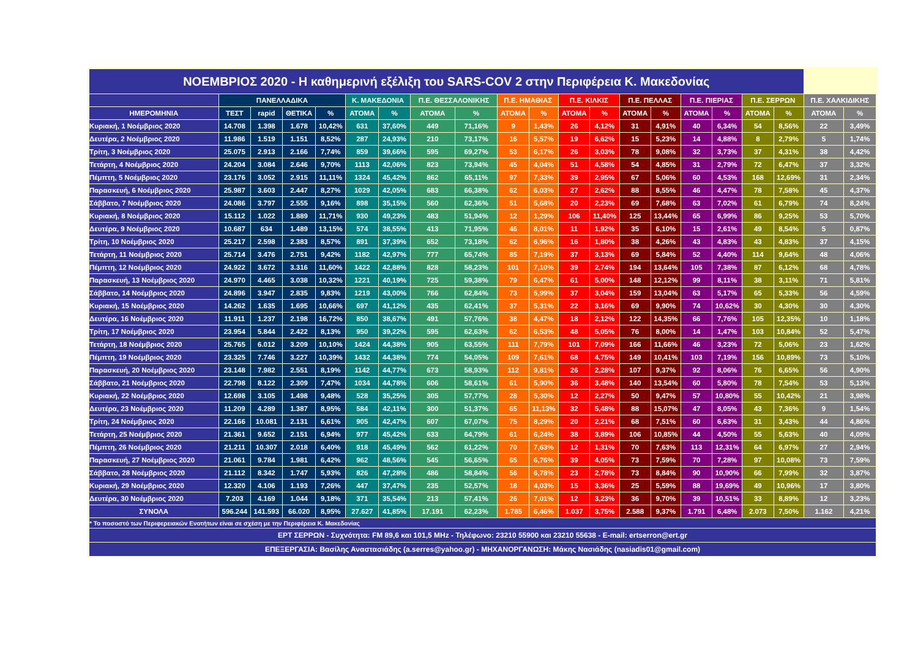| ΝΟΕΜΒΡΙΟΣ 2020 - Η καθημερινή εξέλιξη του SARS-COV 2 στην Περιφέρεια Κ. Μακεδονίας | | | | | | | | | | | | | | | | | | | | |
| | ΠΑΝΕΛΛΑΔΙΚΑ | | | | Κ. ΜΑΚΕΔΟΝΙΑ | | Π.Ε. ΘΕΣΣΑΛΟΝΙΚΗΣ | | Π.Ε. ΗΜΑΘΙΑΣ | | Π.Ε. ΚΙΛΚΙΣ | | Π.Ε. ΠΕΛΛΑΣ | | Π.Ε. ΠΙΕΡΙΑΣ | | Π.Ε. ΣΕΡΡΩΝ | | Π.Ε. ΧΑΛΚΙΔΙΚΗΣ | |
| ΗΜΕΡΟΜΗΝΙΑ | ΤΕΣΤ | rapid | ΘΕΤΙΚΑ | % | ΑΤΟΜΑ | % | ΑΤΟΜΑ | % | ΑΤΟΜΑ | % | ΑΤΟΜΑ | % | ΑΤΟΜΑ | % | ΑΤΟΜΑ | % | ΑΤΟΜΑ | % | ΑΤΟΜΑ | % |
| Κυριακή, 1 Νοέμβριος 2020 | 14.708 | 1.398 | 1.678 | 10,42% | 631 | 37,60% | 449 | 71,16% | 9 | 1,43% | 26 | 4,12% | 31 | 4,91% | 40 | 6,34% | 54 | 8,56% | 22 | 3,49% |
| Δευτέρα, 2 Νοέμβριος 2020 | 11.986 | 1.519 | 1.151 | 8,52% | 287 | 24,93% | 210 | 73,17% | 16 | 5,57% | 19 | 6,62% | 15 | 5,23% | 14 | 4,88% | 8 | 2,79% | 5 | 1,74% |
| Τρίτη, 3 Νοέμβριος 2020 | 25.075 | 2.913 | 2.166 | 7,74% | 859 | 39,66% | 595 | 69,27% | 53 | 6,17% | 26 | 3,03% | 78 | 9,08% | 32 | 3,73% | 37 | 4,31% | 38 | 4,42% |
| Τετάρτη, 4 Νοέμβριος 2020 | 24.204 | 3.084 | 2.646 | 9,70% | 1113 | 42,06% | 823 | 73,94% | 45 | 4,04% | 51 | 4,58% | 54 | 4,85% | 31 | 2,79% | 72 | 6,47% | 37 | 3,32% |
| Πέμπτη, 5 Νοέμβριος 2020 | 23.176 | 3.052 | 2.915 | 11,11% | 1324 | 45,42% | 862 | 65,11% | 97 | 7,33% | 39 | 2,95% | 67 | 5,06% | 60 | 4,53% | 168 | 12,69% | 31 | 2,34% |
| Παρασκευή, 6 Νοέμβριος 2020 | 25.987 | 3.603 | 2.447 | 8,27% | 1029 | 42,05% | 683 | 66,38% | 62 | 6,03% | 27 | 2,62% | 88 | 8,55% | 46 | 4,47% | 78 | 7,58% | 45 | 4,37% |
| Σάββατο, 7 Νοέμβριος 2020 | 24.086 | 3.797 | 2.555 | 9,16% | 898 | 35,15% | 560 | 62,36% | 51 | 5,68% | 20 | 2,23% | 69 | 7,68% | 63 | 7,02% | 61 | 6,79% | 74 | 8,24% |
| Κυριακή, 8 Νοέμβριος 2020 | 15.112 | 1.022 | 1.889 | 11,71% | 930 | 49,23% | 483 | 51,94% | 12 | 1,29% | 106 | 11,40% | 125 | 13,44% | 65 | 6,99% | 86 | 9,25% | 53 | 5,70% |
| Δευτέρα, 9 Νοέμβριος 2020 | 10.687 | 634 | 1.489 | 13,15% | 574 | 38,55% | 413 | 71,95% | 46 | 8,01% | 11 | 1,92% | 35 | 6,10% | 15 | 2,61% | 49 | 8,54% | 5 | 0,87% |
| Τρίτη, 10 Νοέμβριος 2020 | 25.217 | 2.598 | 2.383 | 8,57% | 891 | 37,39% | 652 | 73,18% | 62 | 6,96% | 16 | 1,80% | 38 | 4,26% | 43 | 4,83% | 43 | 4,83% | 37 | 4,15% |
| Τετάρτη, 11 Νοέμβριος 2020 | 25.714 | 3.476 | 2.751 | 9,42% | 1182 | 42,97% | 777 | 65,74% | 85 | 7,19% | 37 | 3,13% | 69 | 5,84% | 52 | 4,40% | 114 | 9,64% | 48 | 4,06% |
| Πέμπτη, 12 Νοέμβριος 2020 | 24.922 | 3.672 | 3.316 | 11,60% | 1422 | 42,88% | 828 | 58,23% | 101 | 7,10% | 39 | 2,74% | 194 | 13,64% | 105 | 7,38% | 87 | 6,12% | 68 | 4,78% |
| Παρασκευή, 13 Νοέμβριος 2020 | 24.970 | 4.465 | 3.038 | 10,32% | 1221 | 40,19% | 725 | 59,38% | 79 | 6,47% | 61 | 5,00% | 148 | 12,12% | 99 | 8,11% | 38 | 3,11% | 71 | 5,81% |
| Σάββατο, 14 Νοέμβριος 2020 | 24.896 | 3.947 | 2.835 | 9,83% | 1219 | 43,00% | 766 | 62,84% | 73 | 5,99% | 37 | 3,04% | 159 | 13,04% | 63 | 5,17% | 65 | 5,33% | 56 | 4,59% |
| Κυριακή, 15 Νοέμβριος 2020 | 14.262 | 1.635 | 1.695 | 10,66% | 697 | 41,12% | 435 | 62,41% | 37 | 5,31% | 22 | 3,16% | 69 | 9,90% | 74 | 10,62% | 30 | 4,30% | 30 | 4,30% |
| Δευτέρα, 16 Νοέμβριος 2020 | 11.911 | 1.237 | 2.198 | 16,72% | 850 | 38,67% | 491 | 57,76% | 38 | 4,47% | 18 | 2,12% | 122 | 14,35% | 66 | 7,76% | 105 | 12,35% | 10 | 1,18% |
| Τρίτη, 17 Νοέμβριος 2020 | 23.954 | 5.844 | 2.422 | 8,13% | 950 | 39,22% | 595 | 62,63% | 62 | 6,53% | 48 | 5,05% | 76 | 8,00% | 14 | 1,47% | 103 | 10,84% | 52 | 5,47% |
| Τετάρτη, 18 Νοέμβριος 2020 | 25.765 | 6.012 | 3.209 | 10,10% | 1424 | 44,38% | 905 | 63,55% | 111 | 7,79% | 101 | 7,09% | 166 | 11,66% | 46 | 3,23% | 72 | 5,06% | 23 | 1,62% |
| Πέμπτη, 19 Νοέμβριος 2020 | 23.325 | 7.746 | 3.227 | 10,39% | 1432 | 44,38% | 774 | 54,05% | 109 | 7,61% | 68 | 4,75% | 149 | 10,41% | 103 | 7,19% | 156 | 10,89% | 73 | 5,10% |
| Παρασκευή, 20 Νοέμβριος 2020 | 23.148 | 7.982 | 2.551 | 8,19% | 1142 | 44,77% | 673 | 58,93% | 112 | 9,81% | 26 | 2,28% | 107 | 9,37% | 92 | 8,06% | 76 | 6,65% | 56 | 4,90% |
| Σάββατο, 21 Νοέμβριος 2020 | 22.798 | 8.122 | 2.309 | 7,47% | 1034 | 44,78% | 606 | 58,61% | 61 | 5,90% | 36 | 3,48% | 140 | 13,54% | 60 | 5,80% | 78 | 7,54% | 53 | 5,13% |
| Κυριακή, 22 Νοέμβριος 2020 | 12.698 | 3.105 | 1.498 | 9,48% | 528 | 35,25% | 305 | 57,77% | 28 | 5,30% | 12 | 2,27% | 50 | 9,47% | 57 | 10,80% | 55 | 10,42% | 21 | 3,98% |
| Δευτέρα, 23 Νοέμβριος 2020 | 11.209 | 4.289 | 1.387 | 8,95% | 584 | 42,11% | 300 | 51,37% | 65 | 11,13% | 32 | 5,48% | 88 | 15,07% | 47 | 8,05% | 43 | 7,36% | 9 | 1,54% |
| Τρίτη, 24 Νοέμβριος 2020 | 22.166 | 10.081 | 2.131 | 6,61% | 905 | 42,47% | 607 | 67,07% | 75 | 8,29% | 20 | 2,21% | 68 | 7,51% | 60 | 6,63% | 31 | 3,43% | 44 | 4,86% |
| Τετάρτη, 25 Νοέμβριος 2020 | 21.361 | 9.652 | 2.151 | 6,94% | 977 | 45,42% | 633 | 64,79% | 61 | 6,24% | 38 | 3,89% | 106 | 10,85% | 44 | 4,50% | 55 | 5,63% | 40 | 4,09% |
| Πέμπτη, 26 Νοέμβριος 2020 | 21.211 | 10.307 | 2.018 | 6,40% | 918 | 45,49% | 562 | 61,22% | 70 | 7,63% | 12 | 1,31% | 70 | 7,63% | 113 | 12,31% | 64 | 6,97% | 27 | 2,94% |
| Παρασκευή, 27 Νοέμβριος 2020 | 21.061 | 9.784 | 1.981 | 6,42% | 962 | 48,56% | 545 | 56,65% | 65 | 6,76% | 39 | 4,05% | 73 | 7,59% | 70 | 7,28% | 97 | 10,08% | 73 | 7,59% |
| Σάββατο, 28 Νοέμβριος 2020 | 21.112 | 8.342 | 1.747 | 5,93% | 826 | 47,28% | 486 | 58,84% | 56 | 6,78% | 23 | 2,78% | 73 | 8,84% | 90 | 10,90% | 66 | 7,99% | 32 | 3,87% |
| Κυριακή, 29 Νοέμβριος 2020 | 12.320 | 4.106 | 1.193 | 7,26% | 447 | 37,47% | 235 | 52,57% | 18 | 4,03% | 15 | 3,36% | 25 | 5,59% | 88 | 19,69% | 49 | 10,96% | 17 | 3,80% |
| Δευτέρα, 30 Νοέμβριος 2020 | 7.203 | 4.169 | 1.044 | 9,18% | 371 | 35,54% | 213 | 57,41% | 26 | 7,01% | 12 | 3,23% | 36 | 9,70% | 39 | 10,51% | 33 | 8,89% | 12 | 3,23% |
| ΣΥΝΟΛΑ | 596.244 | 141.593 | 66.020 | 8,95% | 27.627 | 41,85% | 17.191 | 62,23% | 1.785 | 6,46% | 1.037 | 3,75% | 2.588 | 9,37% | 1.791 | 6,48% | 2.073 | 7,50% | 1.162 | 4,21% |
| * Το ποσοστό των Περιφερειακών Ενοτήτων είναι σε σχέση με την Περιφέρεια Κ. Μακεδονίας | | | | | | | | | | | | | | | | | | | | |
| ΕΡΤ ΣΕΡΡΩΝ - Συχνότητα: FM 89,6 και 101,5 MHz - Τηλέφωνο: 23210 55900 και 23210 55638 - E-mail: ertserron@ert.gr | | | | | | | | | | | | | | | | | | | | |
| ΕΠΕΞΕΡΓΑΣΙΑ: Βασίλης Αναστασιάδης (a.serres@yahoo.gr) - ΜΗΧΑΝΟΡΓΑΝΩΣΗ: Μάκης Νασιάδης (nasiadis01@gmail.com) | | | | | | | | | | | | | | | | | | | | |